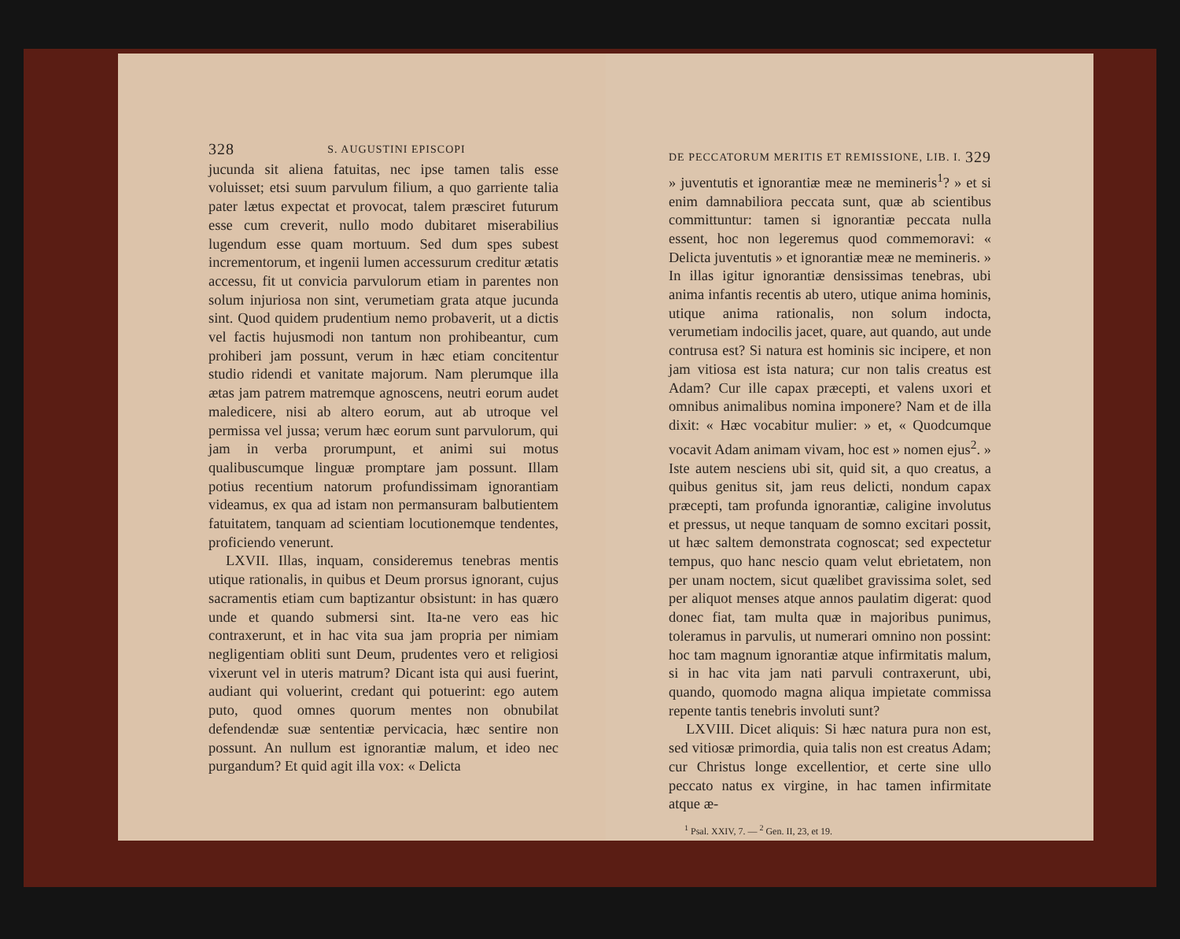328 S. AUGUSTINI EPISCOPI
jucunda sit aliena fatuitas, nec ipse tamen talis esse voluisset; etsi suum parvulum filium, a quo garriente talia pater lætus expectat et provocat, talem præsciret futurum esse cum creverit, nullo modo dubitaret miserabilius lugendum esse quam mortuum. Sed dum spes subest incrementorum, et ingenii lumen accessurum creditur ætatis accessu, fit ut convicia parvulorum etiam in parentes non solum injuriosa non sint, verumetiam grata atque jucunda sint. Quod quidem prudentium nemo probaverit, ut a dictis vel factis hujusmodi non tantum non prohibeantur, cum prohiberi jam possunt, verum in hæc etiam concitentur studio ridendi et vanitate majorum. Nam plerumque illa ætas jam patrem matremque agnoscens, neutri eorum audet maledicere, nisi ab altero eorum, aut ab utroque vel permissa vel jussa; verum hæc eorum sunt parvulorum, qui jam in verba prorumpunt, et animi sui motus qualibuscumque linguæ promptare jam possunt. Illam potius recentium natorum profundissimam ignorantiam videamus, ex qua ad istam non permansuram balbutientem fatuitatem, tanquam ad scientiam locutionemque tendentes, proficiendo venerunt.
LXVII. Illas, inquam, consideremus tenebras mentis utique rationalis, in quibus et Deum prorsus ignorant, cujus sacramentis etiam cum baptizantur obsistunt: in has quæro unde et quando submersi sint. Ita-ne vero eas hic contraxerunt, et in hac vita sua jam propria per nimiam negligentiam obliti sunt Deum, prudentes vero et religiosi vixerunt vel in uteris matrum? Dicant ista qui ausi fuerint, audiant qui voluerint, credant qui potuerint: ego autem puto, quod omnes quorum mentes non obnubilat defendendæ suæ sententiæ pervicacia, hæc sentire non possunt. An nullum est ignorantiæ malum, et ideo nec purgandum? Et quid agit illa vox: « Delicta
DE PECCATORUM MERITIS ET REMISSIONE, LIB. I. 329
» juventutis et ignorantiæ meæ ne memineris<sup>1</sup>? » et si enim damnabiliora peccata sunt, quæ ab scientibus committuntur: tamen si ignorantiæ peccata nulla essent, hoc non legeremus quod commemoravi: « Delicta juventutis » et ignorantiæ meæ ne memineris. » In illas igitur ignorantiæ densissimas tenebras, ubi anima infantis recentis ab utero, utique anima hominis, utique anima rationalis, non solum indocta, verumetiam indocilis jacet, quare, aut quando, aut unde contrusa est? Si natura est hominis sic incipere, et non jam vitiosa est ista natura; cur non talis creatus est Adam? Cur ille capax præcepti, et valens uxori et omnibus animalibus nomina imponere? Nam et de illa dixit: « Hæc vocabitur mulier: » et, « Quodcumque vocavit Adam animam vivam, hoc est » nomen ejus<sup>2</sup>. » Iste autem nesciens ubi sit, quid sit, a quo creatus, a quibus genitus sit, jam reus delicti, nondum capax præcepti, tam profunda ignorantiæ, caligine involutus et pressus, ut neque tanquam de somno excitari possit, ut hæc saltem demonstrata cognoscat; sed expectetur tempus, quo hanc nescio quam velut ebrietatem, non per unam noctem, sicut quælibet gravissima solet, sed per aliquot menses atque annos paulatim digerat: quod donec fiat, tam multa quæ in majoribus punimus, toleramus in parvulis, ut numerari omnino non possint: hoc tam magnum ignorantiæ atque infirmitatis malum, si in hac vita jam nati parvuli contraxerunt, ubi, quando, quomodo magna aliqua impietate commissa repente tantis tenebris involuti sunt?
LXVIII. Dicet aliquis: Si hæc natura pura non est, sed vitiosæ primordia, quia talis non est creatus Adam; cur Christus longe excellentior, et certe sine ullo peccato natus ex virgine, in hac tamen infirmitate atque æ-
<sup>1</sup> Psal. XXIV, 7. — <sup>2</sup> Gen. II, 23, et 19.